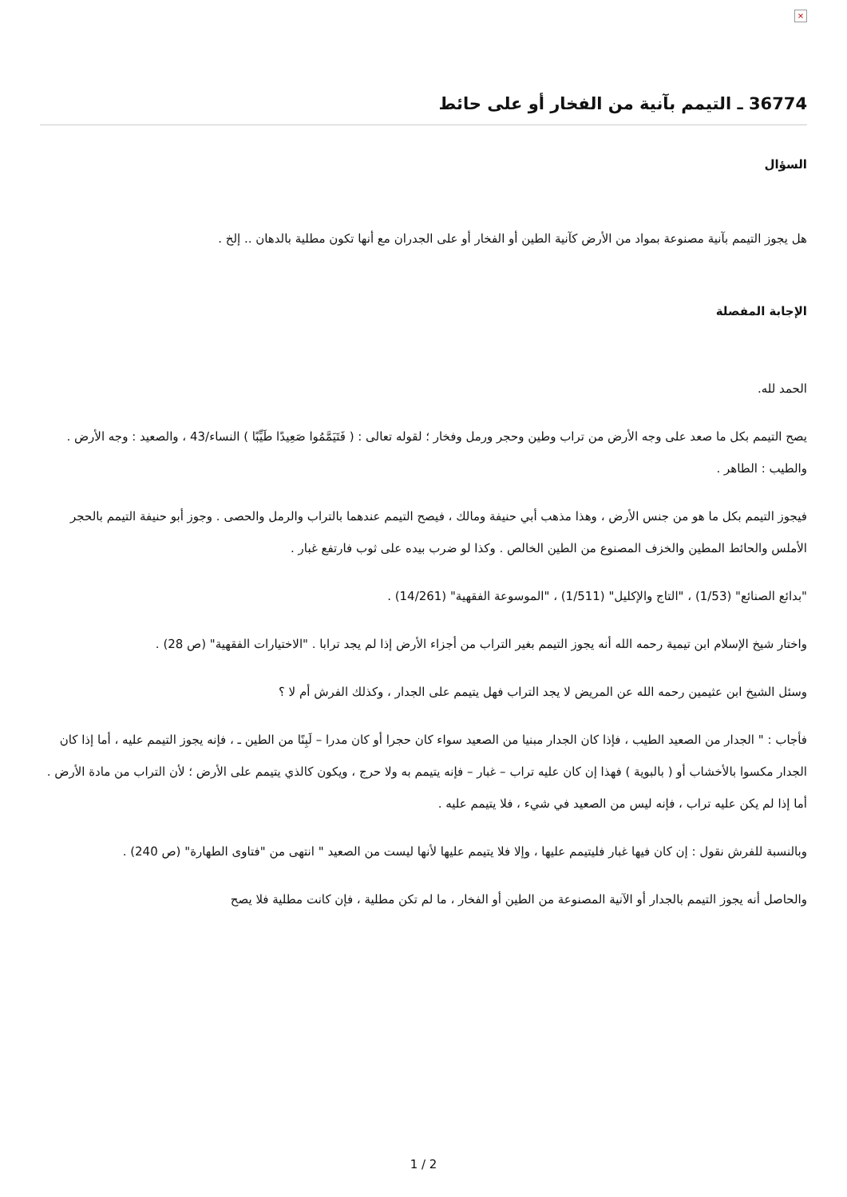×
36774 ـ التيمم بآنية من الفخار أو على حائط
السؤال
هل يجوز التيمم بآنية مصنوعة بمواد من الأرض كآنية الطين أو الفخار أو على الجدران مع أنها تكون مطلية بالدهان .. إلخ .
الإجابة المفصلة
الحمد لله.
يصح التيمم بكل ما صعد على وجه الأرض من تراب وطين وحجر ورمل وفخار ؛ لقوله تعالى : ( فَتَيَمَّمُوا صَعِيدًا طَيِّبًا ) النساء/43 ، والصعيد : وجه الأرض . والطيب : الطاهر .
فيجوز التيمم بكل ما هو من جنس الأرض ، وهذا مذهب أبي حنيفة ومالك ، فيصح التيمم عندهما بالتراب والرمل والحصى . وجوز أبو حنيفة التيمم بالحجر الأملس والحائط المطين والخزف المصنوع من الطين الخالص . وكذا لو ضرب بيده على ثوب فارتفع غبار .
"بدائع الصنائع" (1/53) ، "التاج والإكليل" (1/511) ، "الموسوعة الفقهية" (14/261) .
واختار شيخ الإسلام ابن تيمية رحمه الله أنه يجوز التيمم بغير التراب من أجزاء الأرض إذا لم يجد ترابا . "الاختيارات الفقهية" (ص 28) .
وسئل الشيخ ابن عثيمين رحمه الله عن المريض لا يجد التراب فهل يتيمم على الجدار ، وكذلك الفرش أم لا ؟
فأجاب : " الجدار من الصعيد الطيب ، فإذا كان الجدار مبنيا من الصعيد سواء كان حجرا أو كان مدرا – لَبِنًا من الطين ـ ، فإنه يجوز التيمم عليه ، أما إذا كان الجدار مكسوا بالأخشاب أو ( بالبوية ) فهذا إن كان عليه تراب – غبار – فإنه يتيمم به ولا حرج ، ويكون كالذي يتيمم على الأرض ؛ لأن التراب من مادة الأرض . أما إذا لم يكن عليه تراب ، فإنه ليس من الصعيد في شيء ، فلا يتيمم عليه .
وبالنسبة للفرش نقول : إن كان فيها غبار فليتيمم عليها ، وإلا فلا يتيمم عليها لأنها ليست من الصعيد " انتهى من "فتاوى الطهارة" (ص 240) .
والحاصل أنه يجوز التيمم بالجدار أو الآنية المصنوعة من الطين أو الفخار ، ما لم تكن مطلية ، فإن كانت مطلية فلا يصح
1 / 2